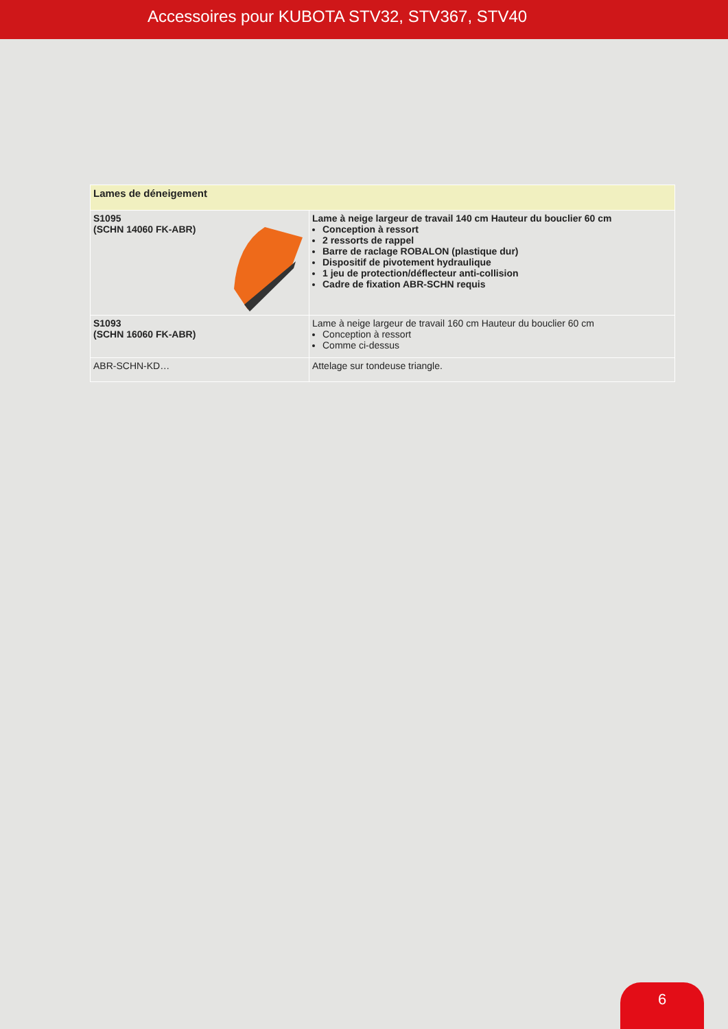Accessoires pour KUBOTA STV32, STV367, STV40
| Lames de déneigement | |
| --- | --- |
| S1095 (SCHN 14060 FK-ABR) | Lame à neige largeur de travail 140 cm Hauteur du bouclier 60 cm Conception à ressort 2 ressorts de rappel Barre de raclage ROBALON (plastique dur) Dispositif de pivotement hydraulique 1 jeu de protection/déflecteur anti-collision Cadre de fixation ABR-SCHN requis |
| S1093 (SCHN 16060 FK-ABR) | Lame à neige largeur de travail 160 cm Hauteur du bouclier 60 cm Conception à ressort Comme ci-dessus |
| ABR-SCHN-KD… | Attelage sur tondeuse triangle. |
6